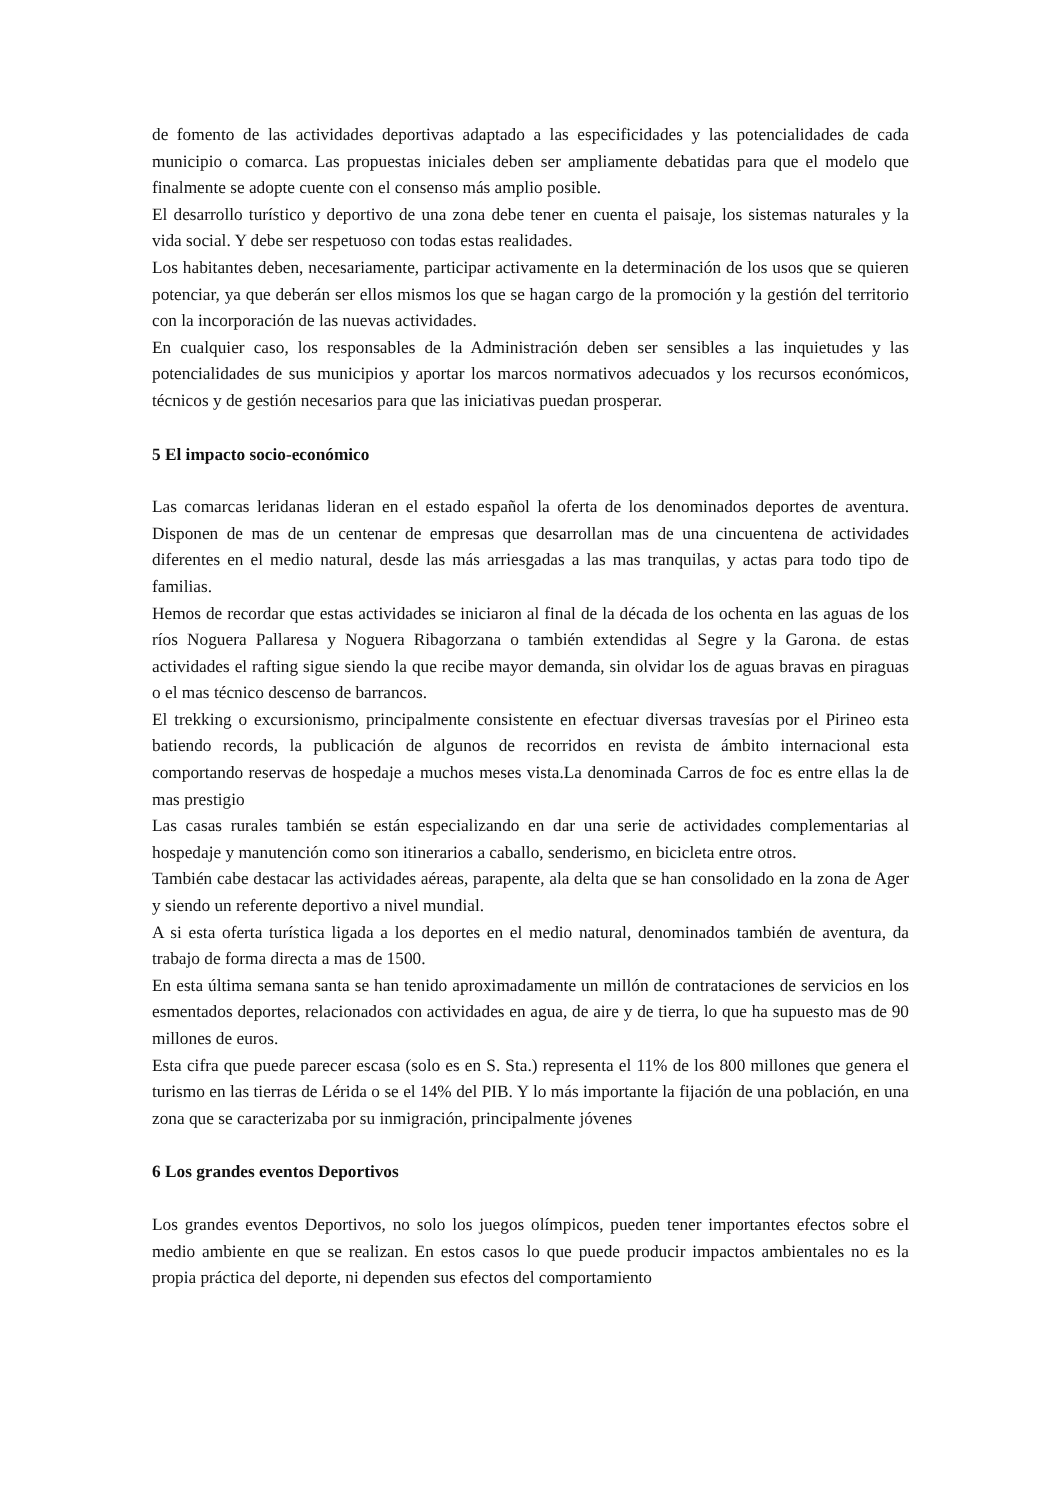de fomento de las actividades deportivas adaptado a las especificidades y las potencialidades de cada municipio o comarca. Las propuestas iniciales deben ser ampliamente debatidas para que el modelo que finalmente se adopte cuente con el consenso más amplio posible.
El desarrollo turístico y deportivo de una zona debe tener en cuenta el paisaje, los sistemas naturales y la vida social. Y debe ser respetuoso con todas estas realidades.
Los habitantes deben, necesariamente, participar activamente en la determinación de los usos que se quieren potenciar, ya que deberán ser ellos mismos los que se hagan cargo de la promoción y la gestión del territorio con la incorporación de las nuevas actividades.
En cualquier caso, los responsables de la Administración deben ser sensibles a las inquietudes y las potencialidades de sus municipios y aportar los marcos normativos adecuados y los recursos económicos, técnicos y de gestión necesarios para que las iniciativas puedan prosperar.
5 El impacto socio-económico
Las comarcas leridanas lideran en el estado español la oferta de los denominados deportes de aventura. Disponen de mas de un centenar de empresas que desarrollan mas de una cincuentena de actividades diferentes en el medio natural, desde las más arriesgadas a las mas tranquilas, y actas para todo tipo de familias.
Hemos de recordar que estas actividades se iniciaron al final de la década de los ochenta en las aguas de los ríos Noguera Pallaresa y Noguera Ribagorzana o también extendidas al Segre y la Garona. de estas actividades el rafting sigue siendo la que recibe mayor demanda, sin olvidar los de aguas bravas en piraguas o el mas técnico descenso de barrancos.
El trekking o excursionismo, principalmente consistente en efectuar diversas travesías por el Pirineo esta batiendo records, la publicación de algunos de recorridos en revista de ámbito internacional esta comportando reservas de hospedaje a muchos meses vista.La denominada Carros de foc es entre ellas la de mas prestigio
Las casas rurales también se están especializando en dar una serie de actividades complementarias al hospedaje y manutención como son itinerarios a caballo, senderismo, en bicicleta entre otros.
También cabe destacar las actividades aéreas, parapente, ala delta que se han consolidado en la zona de Ager y siendo un referente deportivo a nivel mundial.
A si esta oferta turística ligada a los deportes en el medio natural, denominados también de aventura, da trabajo de forma directa a mas de 1500.
En esta última semana santa se han tenido aproximadamente un millón de contrataciones de servicios en los esmentados deportes, relacionados con actividades en agua, de aire y de tierra, lo que ha supuesto mas de 90 millones de euros.
Esta cifra que puede parecer escasa (solo es en S. Sta.) representa el 11% de los 800 millones que genera el turismo en las tierras de Lérida o se el 14% del PIB. Y lo más importante la fijación de una población, en una zona que se caracterizaba por su inmigración, principalmente jóvenes
6 Los grandes eventos Deportivos
Los grandes eventos Deportivos, no solo los juegos olímpicos, pueden tener importantes efectos sobre el medio ambiente en que se realizan. En estos casos lo que puede producir impactos ambientales no es la propia práctica del deporte, ni dependen sus efectos del comportamiento